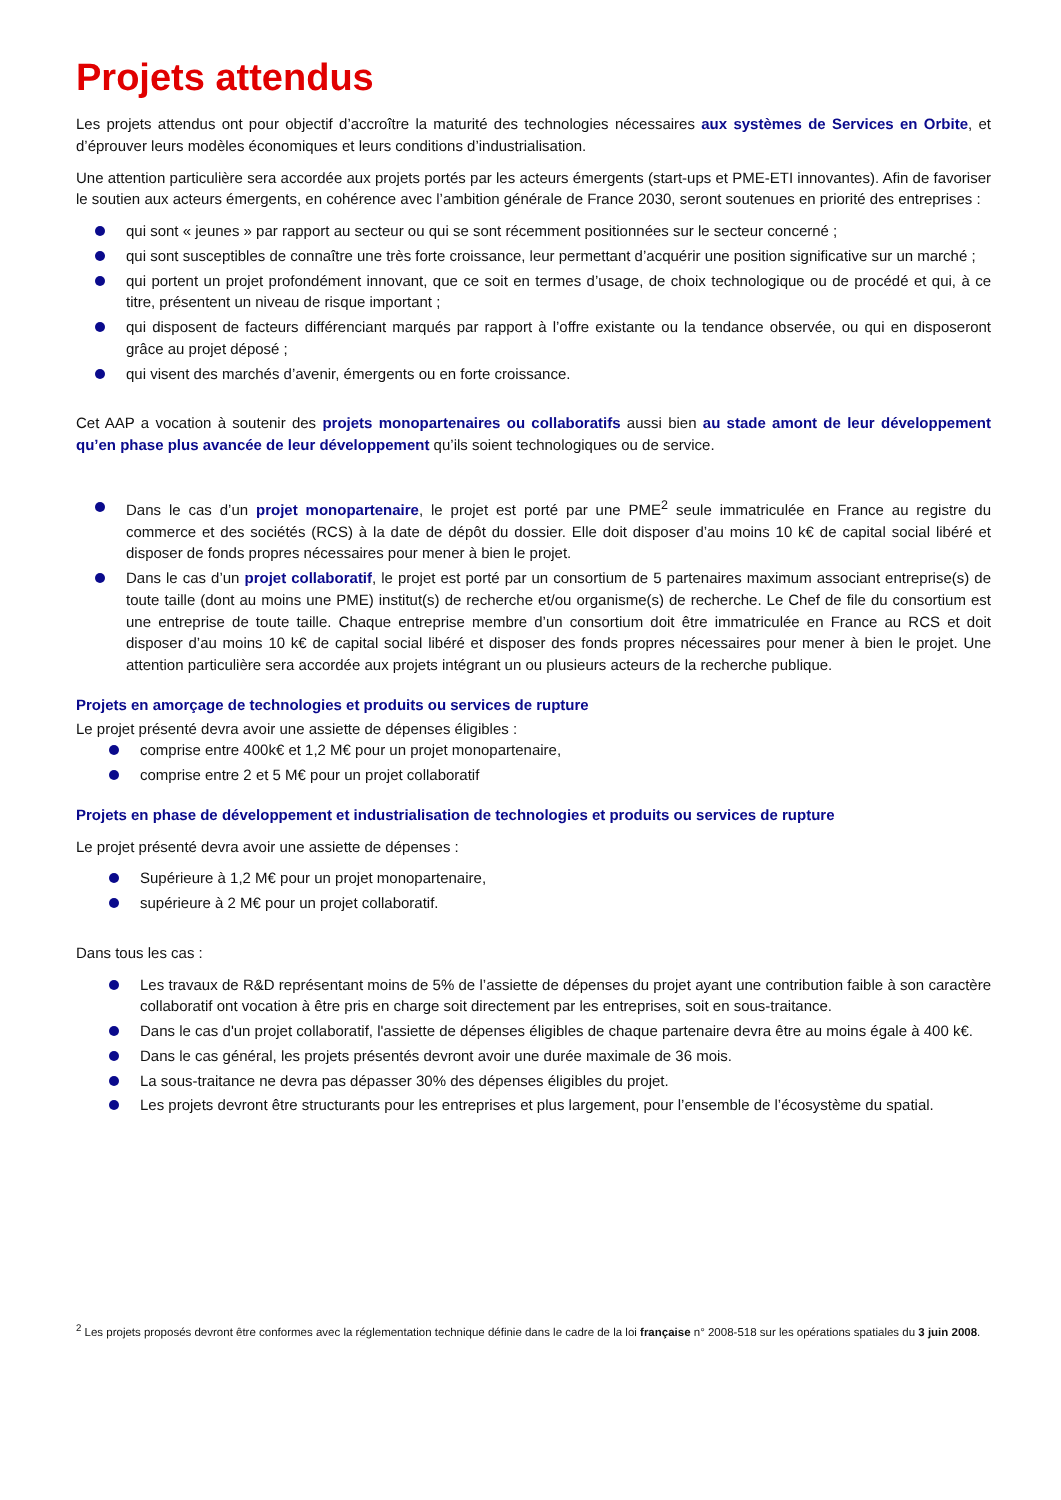Projets attendus
Les projets attendus ont pour objectif d’accroître la maturité des technologies nécessaires aux systèmes de Services en Orbite, et d’éprouver leurs modèles économiques et leurs conditions d’industrialisation.
Une attention particulière sera accordée aux projets portés par les acteurs émergents (start-ups et PME-ETI innovantes). Afin de favoriser le soutien aux acteurs émergents, en cohérence avec l’ambition générale de France 2030, seront soutenues en priorité des entreprises :
qui sont « jeunes » par rapport au secteur ou qui se sont récemment positionnées sur le secteur concerné ;
qui sont susceptibles de connaître une très forte croissance, leur permettant d’acquérir une position significative sur un marché ;
qui portent un projet profondément innovant, que ce soit en termes d’usage, de choix technologique ou de procédé et qui, à ce titre, présentent un niveau de risque important ;
qui disposent de facteurs différenciant marqués par rapport à l’offre existante ou la tendance observée, ou qui en disposeront grâce au projet déposé ;
qui visent des marchés d’avenir, émergents ou en forte croissance.
Cet AAP a vocation à soutenir des projets monopartenaires ou collaboratifs aussi bien au stade amont de leur développement qu’en phase plus avancée de leur développement qu’ils soient technologiques ou de service.
Dans le cas d’un projet monopartenaire, le projet est porté par une PME<sup>2</sup> seule immatriculée en France au registre du commerce et des sociétés (RCS) à la date de dépôt du dossier. Elle doit disposer d’au moins 10 k€ de capital social libéré et disposer de fonds propres nécessaires pour mener à bien le projet.
Dans le cas d’un projet collaboratif, le projet est porté par un consortium de 5 partenaires maximum associant entreprise(s) de toute taille (dont au moins une PME) institut(s) de recherche et/ou organisme(s) de recherche. Le Chef de file du consortium est une entreprise de toute taille. Chaque entreprise membre d’un consortium doit être immatriculée en France au RCS et doit disposer d’au moins 10 k€ de capital social libéré et disposer des fonds propres nécessaires pour mener à bien le projet. Une attention particulière sera accordée aux projets intégrant un ou plusieurs acteurs de la recherche publique.
Projets en amorçage de technologies et produits ou services de rupture
Le projet présenté devra avoir une assiette de dépenses éligibles :
comprise entre 400k€ et 1,2 M€ pour un projet monopartenaire,
comprise entre 2 et 5 M€ pour un projet collaboratif
Projets en phase de développement et industrialisation de technologies et produits ou services de rupture
Le projet présenté devra avoir une assiette de dépenses :
Supérieure à 1,2 M€ pour un projet monopartenaire,
supérieure à 2 M€ pour un projet collaboratif.
Dans tous les cas :
Les travaux de R&D représentant moins de 5% de l’assiette de dépenses du projet ayant une contribution faible à son caractère collaboratif ont vocation à être pris en charge soit directement par les entreprises, soit en sous-traitance.
Dans le cas d'un projet collaboratif, l'assiette de dépenses éligibles de chaque partenaire devra être au moins égale à 400 k€.
Dans le cas général, les projets présentés devront avoir une durée maximale de 36 mois.
La sous-traitance ne devra pas dépasser 30% des dépenses éligibles du projet.
Les projets devront être structurants pour les entreprises et plus largement, pour l’ensemble de l’écosystème du spatial.
<sup>2</sup> Les projets proposés devront être conformes avec la réglementation technique définie dans le cadre de la loi française n° 2008-518 sur les opérations spatiales du 3 juin 2008.